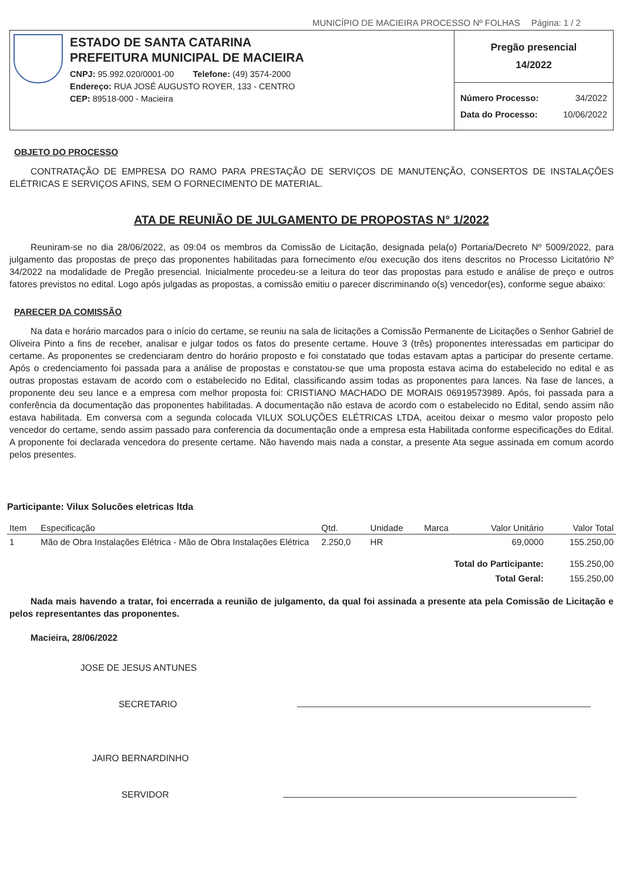MUNICÍPIO DE MACIEIRA PROCESSO Nº FOLHAS Página: 1 / 2
ESTADO DE SANTA CATARINA
PREFEITURA MUNICIPAL DE MACIEIRA
CNPJ: 95.992.020/0001-00 Telefone: (49) 3574-2000
Endereço: RUA JOSÉ AUGUSTO ROYER, 133 - CENTRO
CEP: 89518-000 - Macieira
Pregão presencial
14/2022
Número Processo: 34/2022
Data do Processo: 10/06/2022
OBJETO DO PROCESSO
CONTRATAÇÃO DE EMPRESA DO RAMO PARA PRESTAÇÃO DE SERVIÇOS DE MANUTENÇÃO, CONSERTOS DE INSTALAÇÕES ELÉTRICAS E SERVIÇOS AFINS, SEM O FORNECIMENTO DE MATERIAL.
ATA DE REUNIÃO DE JULGAMENTO DE PROPOSTAS N° 1/2022
Reuniram-se no dia 28/06/2022, as 09:04 os membros da Comissão de Licitação, designada pela(o) Portaria/Decreto Nº 5009/2022, para julgamento das propostas de preço das proponentes habilitadas para fornecimento e/ou execução dos itens descritos no Processo Licitatório Nº 34/2022 na modalidade de Pregão presencial. Inicialmente procedeu-se a leitura do teor das propostas para estudo e análise de preço e outros fatores previstos no edital. Logo após julgadas as propostas, a comissão emitiu o parecer discriminando o(s) vencedor(es), conforme segue abaixo:
PARECER DA COMISSÃO
Na data e horário marcados para o início do certame, se reuniu na sala de licitações a Comissão Permanente de Licitações o Senhor Gabriel de Oliveira Pinto a fins de receber, analisar e julgar todos os fatos do presente certame. Houve 3 (três) proponentes interessadas em participar do certame. As proponentes se credenciaram dentro do horário proposto e foi constatado que todas estavam aptas a participar do presente certame. Após o credenciamento foi passada para a análise de propostas e constatou-se que uma proposta estava acima do estabelecido no edital e as outras propostas estavam de acordo com o estabelecido no Edital, classificando assim todas as proponentes para lances. Na fase de lances, a proponente deu seu lance e a empresa com melhor proposta foi: CRISTIANO MACHADO DE MORAIS 06919573989. Após, foi passada para a conferência da documentação das proponentes habilitadas. A documentação não estava de acordo com o estabelecido no Edital, sendo assim não estava habilitada. Em conversa com a segunda colocada VILUX SOLUÇÕES ELÉTRICAS LTDA, aceitou deixar o mesmo valor proposto pelo vencedor do certame, sendo assim passado para conferencia da documentação onde a empresa esta Habilitada conforme especificações do Edital. A proponente foi declarada vencedora do presente certame. Não havendo mais nada a constar, a presente Ata segue assinada em comum acordo pelos presentes.
Participante: Vilux Solucões eletricas ltda
| Item | Especificação | Qtd. | Unidade | Marca | Valor Unitário | Valor Total |
| --- | --- | --- | --- | --- | --- | --- |
| 1 | Mão de Obra Instalações Elétrica - Mão de Obra Instalações Elétrica | 2.250,0 | HR | | 69,0000 | 155.250,00 |
| Total do Participante: | | | | | | 155.250,00 |
| Total Geral: | | | | | | 155.250,00 |
Nada mais havendo a tratar, foi encerrada a reunião de julgamento, da qual foi assinada a presente ata pela Comissão de Licitação e pelos representantes das proponentes.
Macieira, 28/06/2022
JOSE DE JESUS ANTUNES
SECRETARIO
JAIRO BERNARDINHO
SERVIDOR